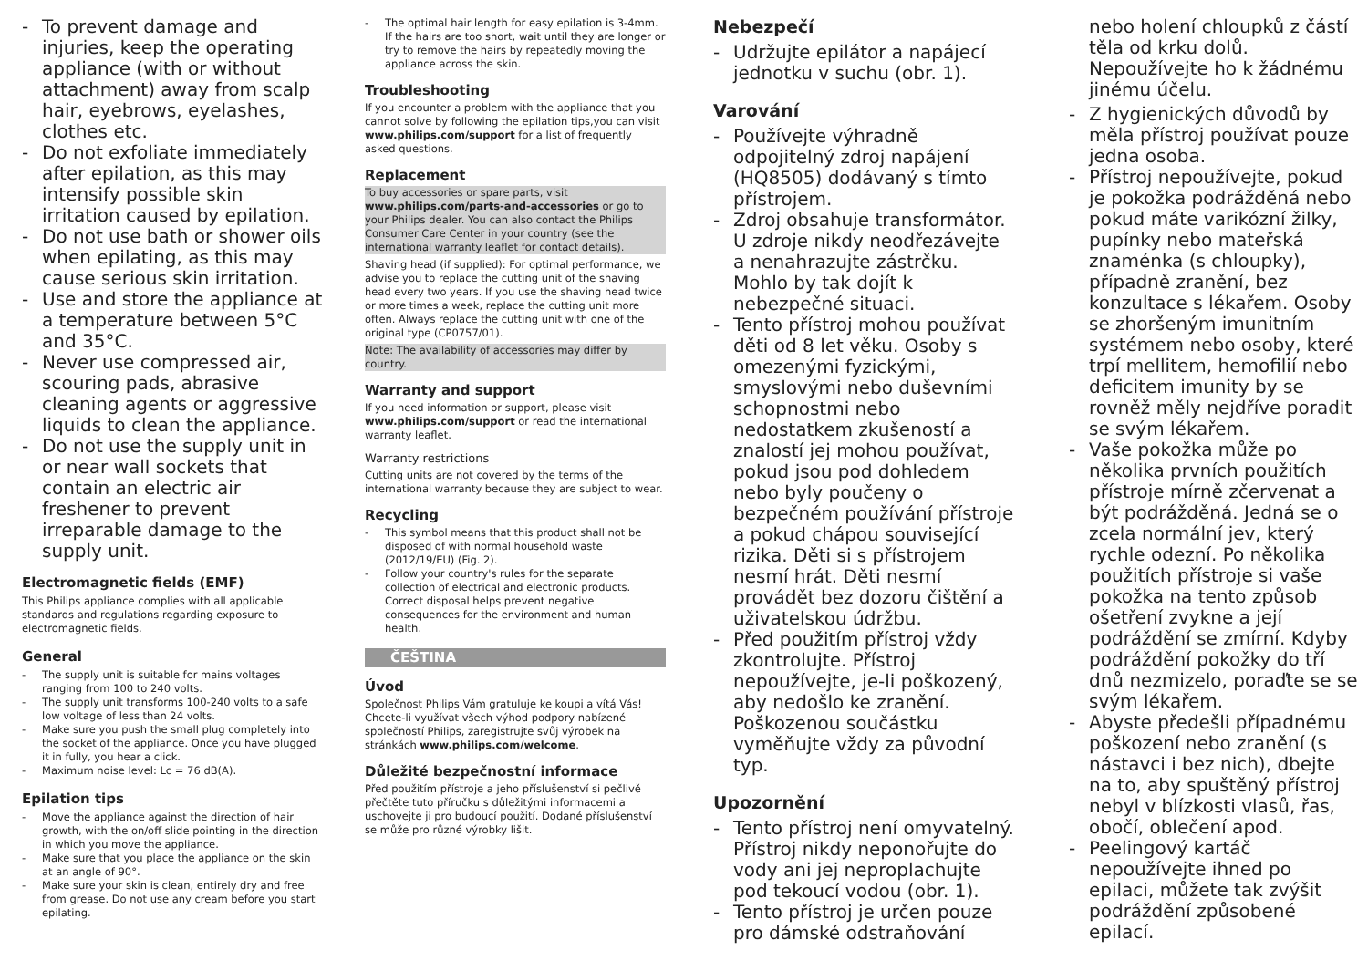- To prevent damage and injuries, keep the operating appliance (with or without attachment) away from scalp hair, eyebrows, eyelashes, clothes etc.
- Do not exfoliate immediately after epilation, as this may intensify possible skin irritation caused by epilation.
- Do not use bath or shower oils when epilating, as this may cause serious skin irritation.
- Use and store the appliance at a temperature between 5°C and 35°C.
- Never use compressed air, scouring pads, abrasive cleaning agents or aggressive liquids to clean the appliance.
- Do not use the supply unit in or near wall sockets that contain an electric air freshener to prevent irreparable damage to the supply unit.
Electromagnetic fields (EMF)
This Philips appliance complies with all applicable standards and regulations regarding exposure to electromagnetic fields.
General
- The supply unit is suitable for mains voltages ranging from 100 to 240 volts.
- The supply unit transforms 100-240 volts to a safe low voltage of less than 24 volts.
- Make sure you push the small plug completely into the socket of the appliance. Once you have plugged it in fully, you hear a click.
- Maximum noise level: Lc = 76 dB(A).
Epilation tips
- Move the appliance against the direction of hair growth, with the on/off slide pointing in the direction in which you move the appliance.
- Make sure that you place the appliance on the skin at an angle of 90°.
- Make sure your skin is clean, entirely dry and free from grease. Do not use any cream before you start epilating.
- The optimal hair length for easy epilation is 3-4mm. If the hairs are too short, wait until they are longer or try to remove the hairs by repeatedly moving the appliance across the skin.
Troubleshooting
If you encounter a problem with the appliance that you cannot solve by following the epilation tips,you can visit www.philips.com/support for a list of frequently asked questions.
Replacement
To buy accessories or spare parts, visit www.philips.com/parts-and-accessories or go to your Philips dealer. You can also contact the Philips Consumer Care Center in your country (see the international warranty leaflet for contact details).
Shaving head (if supplied): For optimal performance, we advise you to replace the cutting unit of the shaving head every two years. If you use the shaving head twice or more times a week, replace the cutting unit more often. Always replace the cutting unit with one of the original type (CP0757/01).
Note: The availability of accessories may differ by country.
Warranty and support
If you need information or support, please visit www.philips.com/support or read the international warranty leaflet.
Warranty restrictions
Cutting units are not covered by the terms of the international warranty because they are subject to wear.
Recycling
- This symbol means that this product shall not be disposed of with normal household waste (2012/19/EU) (Fig. 2).
- Follow your country's rules for the separate collection of electrical and electronic products. Correct disposal helps prevent negative consequences for the environment and human health.
ČEŠTINA
Úvod
Společnost Philips Vám gratuluje ke koupi a vítá Vás! Chcete-li využívat všech výhod podpory nabízené společností Philips, zaregistrujte svůj výrobek na stránkách www.philips.com/welcome.
Důležité bezpečnostní informace
Před použitím přístroje a jeho příslušenství si pečlivě přečtěte tuto příručku s důležitými informacemi a uschovejte ji pro budoucí použití. Dodané příslušenství se může pro různé výrobky lišit.
Nebezpečí
- Udržujte epilátor a napájecí jednotku v suchu (obr. 1).
Varování
- Používejte výhradně odpojitelný zdroj napájení (HQ8505) dodávaný s tímto přístrojem.
- Zdroj obsahuje transformátor. U zdroje nikdy neodřezávejte a nenahrazujte zástrčku. Mohlo by tak dojít k nebezpečné situaci.
- Tento přístroj mohou používat děti od 8 let věku. Osoby s omezenými fyzickými, smyslovými nebo duševními schopnostmi nebo nedostatkem zkušeností a znalostí jej mohou používat, pokud jsou pod dohledem nebo byly poučeny o bezpečném používání přístroje a pokud chápou související rizika. Děti si s přístrojem nesmí hrát. Děti nesmí provádět bez dozoru čištění a uživatelskou údržbu.
- Před použitím přístroj vždy zkontrolujte. Přístroj nepoužívejte, je-li poškozený, aby nedošlo ke zranění. Poškozenou součástku vyměňujte vždy za původní typ.
Upozornění
- Tento přístroj není omyvatelný. Přístroj nikdy neponořujte do vody ani jej neproplachujte pod tekoucí vodou (obr. 1).
- Tento přístroj je určen pouze pro dámské odstraňování
nebo holení chloupků z částí těla od krku dolů. Nepoužívejte ho k žádnému jinému účelu.
- Z hygienických důvodů by měla přístroj používat pouze jedna osoba.
- Přístroj nepoužívejte, pokud je pokožka podrážděná nebo pokud máte varikózní žilky, pupínky nebo mateřská znaménka (s chloupky), případně zranění, bez konzultace s lékařem. Osoby se zhoršeným imunitním systémem nebo osoby, které trpí mellitem, hemofilií nebo deficitem imunity by se rovněž měly nejdříve poradit se svým lékařem.
- Vaše pokožka může po několika prvních použitích přístroje mírně zčervenat a být podrážděná. Jedná se o zcela normální jev, který rychle odezní. Po několika použitích přístroje si vaše pokožka na tento způsob ošetření zvykne a její podráždění se zmírní. Kdyby podráždění pokožky do tří dnů nezmizelo, poraďte se se svým lékařem.
- Abyste předešli případnému poškození nebo zranění (s nástavci i bez nich), dbejte na to, aby spuštěný přístroj nebyl v blízkosti vlasů, řas, obočí, oblečení apod.
- Peelingový kartáč nepoužívejte ihned po epilaci, můžete tak zvýšit podráždění způsobené epilací.